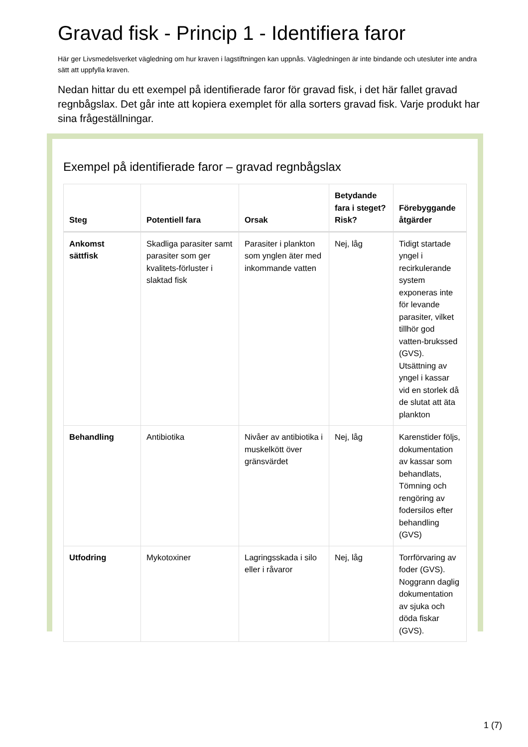Gravad fisk - Princip 1 - Identifiera faror
Här ger Livsmedelsverket vägledning om hur kraven i lagstiftningen kan uppnås. Vägledningen är inte bindande och utesluter inte andra sätt att uppfylla kraven.
Nedan hittar du ett exempel på identifierade faror för gravad fisk, i det här fallet gravad regnbågslax. Det går inte att kopiera exemplet för alla sorters gravad fisk. Varje produkt har sina frågeställningar.
Exempel på identifierade faror – gravad regnbågslax
| Steg | Potentiell fara | Orsak | Betydande fara i steget? Risk? | Förebyggande åtgärder |
| --- | --- | --- | --- | --- |
| Ankomst sättfisk | Skadliga parasiter samt parasiter som ger kvalitets-förluster i slaktad fisk | Parasiter i plankton som ynglen äter med inkommande vatten | Nej, låg | Tidigt startade yngel i recirkulerande system exponeras inte för levande parasiter, vilket tillhör god vatten-brukssed (GVS). Utsättning av yngel i kassar vid en storlek då de slutat att äta plankton |
| Behandling | Antibiotika | Nivåer av antibiotika i muskelkött över gränsvärdet | Nej, låg | Karenstider följs, dokumentation av kassar som behandlats, Tömning och rengöring av fodersilos efter behandling (GVS) |
| Utfodring | Mykotoxiner | Lagringsskada i silo eller i råvaror | Nej, låg | Torrförvaring av foder (GVS). Noggrann daglig dokumentation av sjuka och döda fiskar (GVS). |
1 (7)